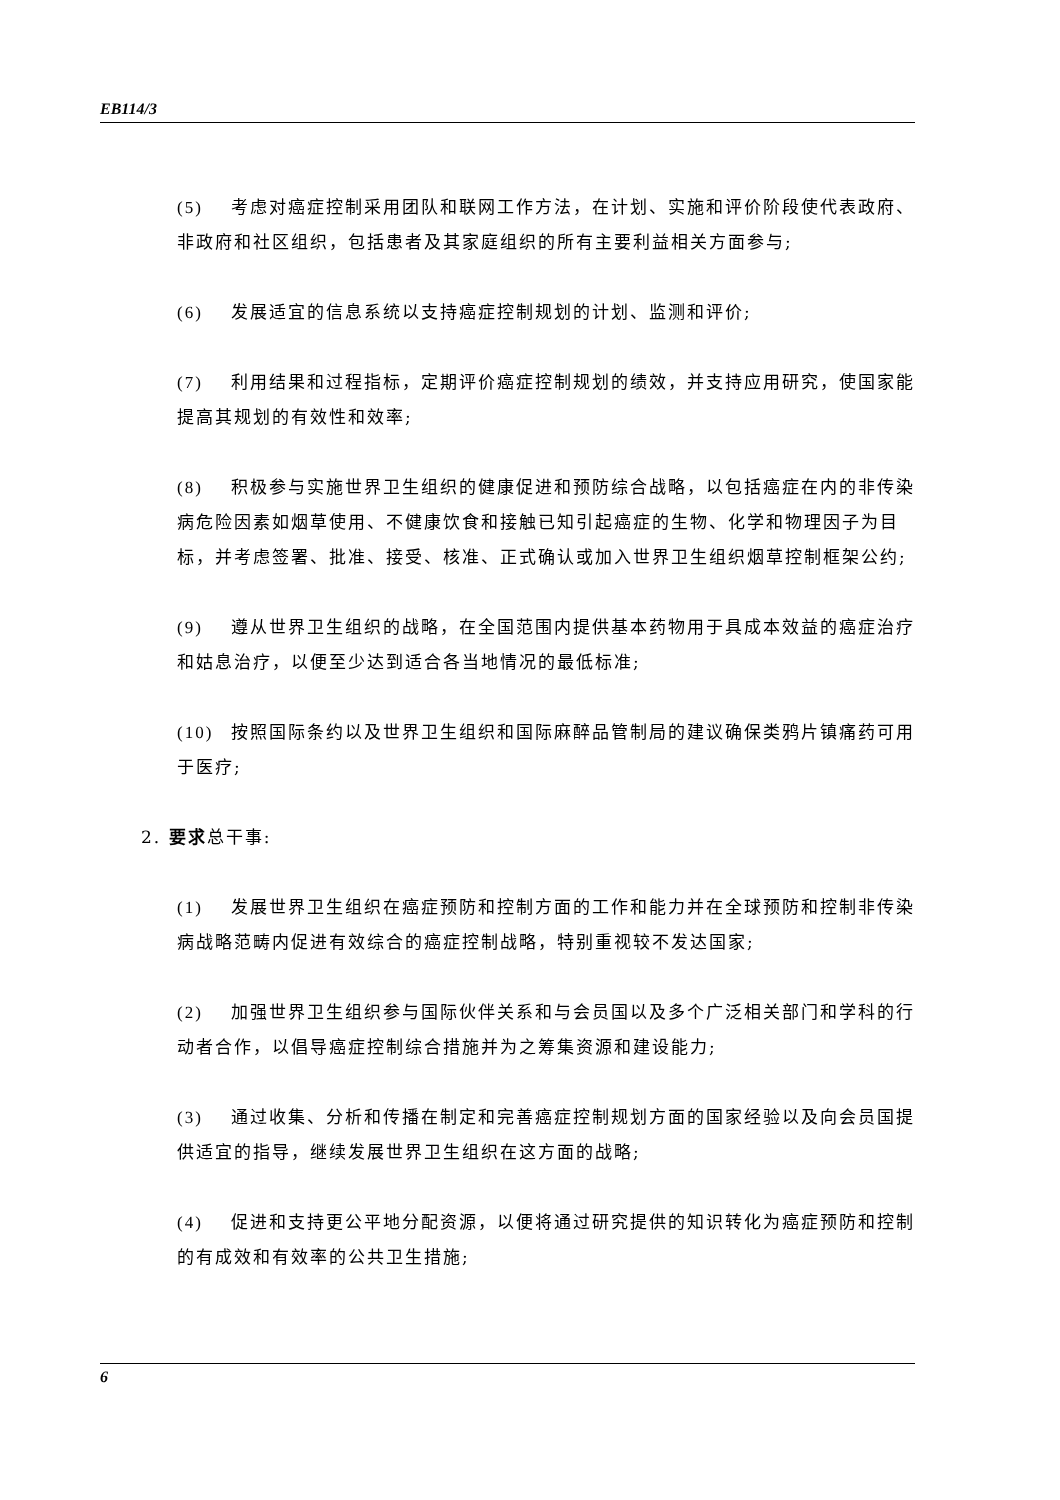EB114/3
(5) 考虑对癌症控制采用团队和联网工作方法，在计划、实施和评价阶段使代表政府、非政府和社区组织，包括患者及其家庭组织的所有主要利益相关方面参与;
(6) 发展适宜的信息系统以支持癌症控制规划的计划、监测和评价;
(7) 利用结果和过程指标，定期评价癌症控制规划的绩效，并支持应用研究，使国家能提高其规划的有效性和效率;
(8) 积极参与实施世界卫生组织的健康促进和预防综合战略，以包括癌症在内的非传染病危险因素如烟草使用、不健康饮食和接触已知引起癌症的生物、化学和物理因子为目标，并考虑签署、批准、接受、核准、正式确认或加入世界卫生组织烟草控制框架公约;
(9) 遵从世界卫生组织的战略，在全国范围内提供基本药物用于具成本效益的癌症治疗和姑息治疗，以便至少达到适合各当地情况的最低标准;
(10) 按照国际条约以及世界卫生组织和国际麻醉品管制局的建议确保类鸦片镇痛药可用于医疗;
2. 要求总干事:
(1) 发展世界卫生组织在癌症预防和控制方面的工作和能力并在全球预防和控制非传染病战略范畴内促进有效综合的癌症控制战略，特别重视较不发达国家;
(2) 加强世界卫生组织参与国际伙伴关系和与会员国以及多个广泛相关部门和学科的行动者合作，以倡导癌症控制综合措施并为之筹集资源和建设能力;
(3) 通过收集、分析和传播在制定和完善癌症控制规划方面的国家经验以及向会员国提供适宜的指导，继续发展世界卫生组织在这方面的战略;
(4) 促进和支持更公平地分配资源，以便将通过研究提供的知识转化为癌症预防和控制的有成效和有效率的公共卫生措施;
6